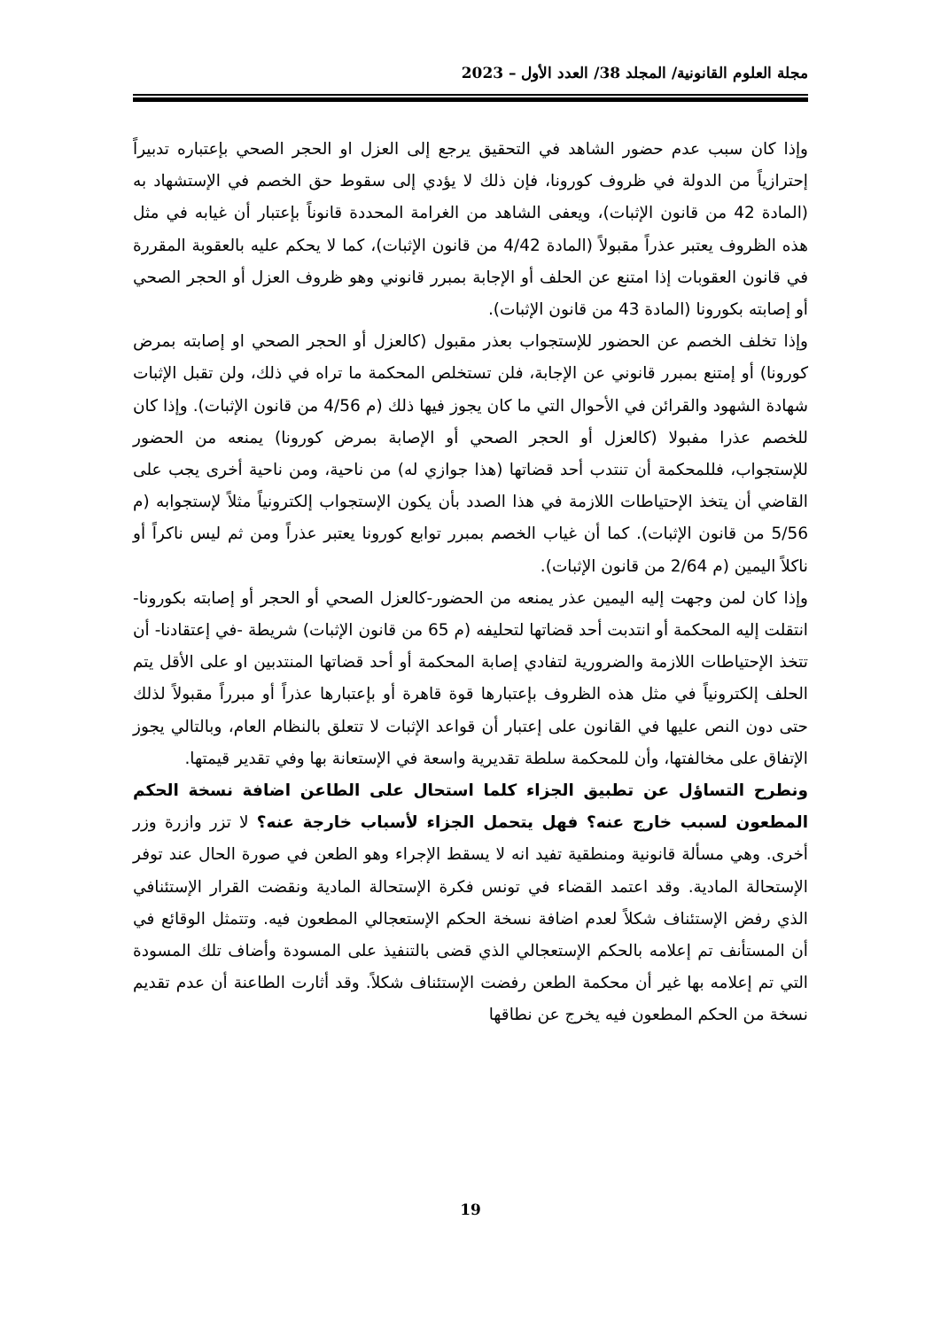مجلة العلوم القانونية/ المجلد 38/ العدد الأول – 2023
وإذا كان سبب عدم حضور الشاهد في التحقيق يرجع إلى العزل او الحجر الصحي بإعتباره تدبيراً إحترازياً من الدولة في ظروف كورونا، فإن ذلك لا يؤدي إلى سقوط حق الخصم في الإستشهاد به (المادة 42 من قانون الإثبات)، ويعفى الشاهد من الغرامة المحددة قانوناً بإعتبار أن غيابه في مثل هذه الظروف يعتبر عذراً مقبولاً (المادة 4/42 من قانون الإثبات)، كما لا يحكم عليه بالعقوبة المقررة في قانون العقوبات إذا امتنع عن الحلف أو الإجابة بمبرر قانوني وهو ظروف العزل أو الحجر الصحي أو إصابته بكورونا (المادة 43 من قانون الإثبات).
وإذا تخلف الخصم عن الحضور للإستجواب بعذر مقبول (كالعزل أو الحجر الصحي او إصابته بمرض كورونا) أو إمتنع بمبرر قانوني عن الإجابة، فلن تستخلص المحكمة ما تراه في ذلك، ولن تقبل الإثبات شهادة الشهود والقرائن في الأحوال التي ما كان يجوز فيها ذلك (م 4/56 من قانون الإثبات). وإذا كان للخصم عذرا مفبولا (كالعزل أو الحجر الصحي أو الإصابة بمرض كورونا) يمنعه من الحضور للإستجواب، فللمحكمة أن تنتدب أحد قضاتها (هذا جوازي له) من ناحية، ومن ناحية أخرى يجب على القاضي أن يتخذ الإحتياطات اللازمة في هذا الصدد بأن يكون الإستجواب إلكترونياً مثلاً لإستجوابه (م 5/56 من قانون الإثبات). كما أن غياب الخصم بمبرر توابع كورونا يعتبر عذراً ومن ثم ليس ناكراً أو ناكلاً اليمين (م 2/64 من قانون الإثبات).
وإذا كان لمن وجهت إليه اليمين عذر يمنعه من الحضور-كالعزل الصحي أو الحجر أو إصابته بكورونا-انتقلت إليه المحكمة أو انتدبت أحد قضاتها لتحليفه (م 65 من قانون الإثبات) شريطة -في إعتقادنا- أن تتخذ الإحتياطات اللازمة والضرورية لتفادي إصابة المحكمة أو أحد قضاتها المنتدبين او على الأقل يتم الحلف إلكترونياً في مثل هذه الظروف بإعتبارها قوة قاهرة أو بإعتبارها عذراً أو مبرراً مقبولاً لذلك حتى دون النص عليها في القانون على إعتبار أن قواعد الإثبات لا تتعلق بالنظام العام، وبالتالي يجوز الإتفاق على مخالفتها، وأن للمحكمة سلطة تقديرية واسعة في الإستعانة بها وفي تقدير قيمتها.
ونطرح التساؤل عن تطبيق الجزاء كلما استحال على الطاعن اضافة نسخة الحكم المطعون لسبب خارج عنه؟ فهل يتحمل الجزاء لأسباب خارجة عنه؟ لا تزر وازرة وزر أخرى. وهي مسألة قانونية ومنطقية تفيد انه لا يسقط الإجراء وهو الطعن في صورة الحال عند توفر الإستحالة المادية. وقد اعتمد القضاء في تونس فكرة الإستحالة المادية ونقضت القرار الإستئنافي الذي رفض الإستئناف شكلاً لعدم اضافة نسخة الحكم الإستعجالي المطعون فيه. وتتمثل الوقائع في أن المستأنف تم إعلامه بالحكم الإستعجالي الذي قضى بالتنفيذ على المسودة وأضاف تلك المسودة التي تم إعلامه بها غير أن محكمة الطعن رفضت الإستئناف شكلاً. وقد أثارت الطاعنة أن عدم تقديم نسخة من الحكم المطعون فيه يخرج عن نطاقها
19